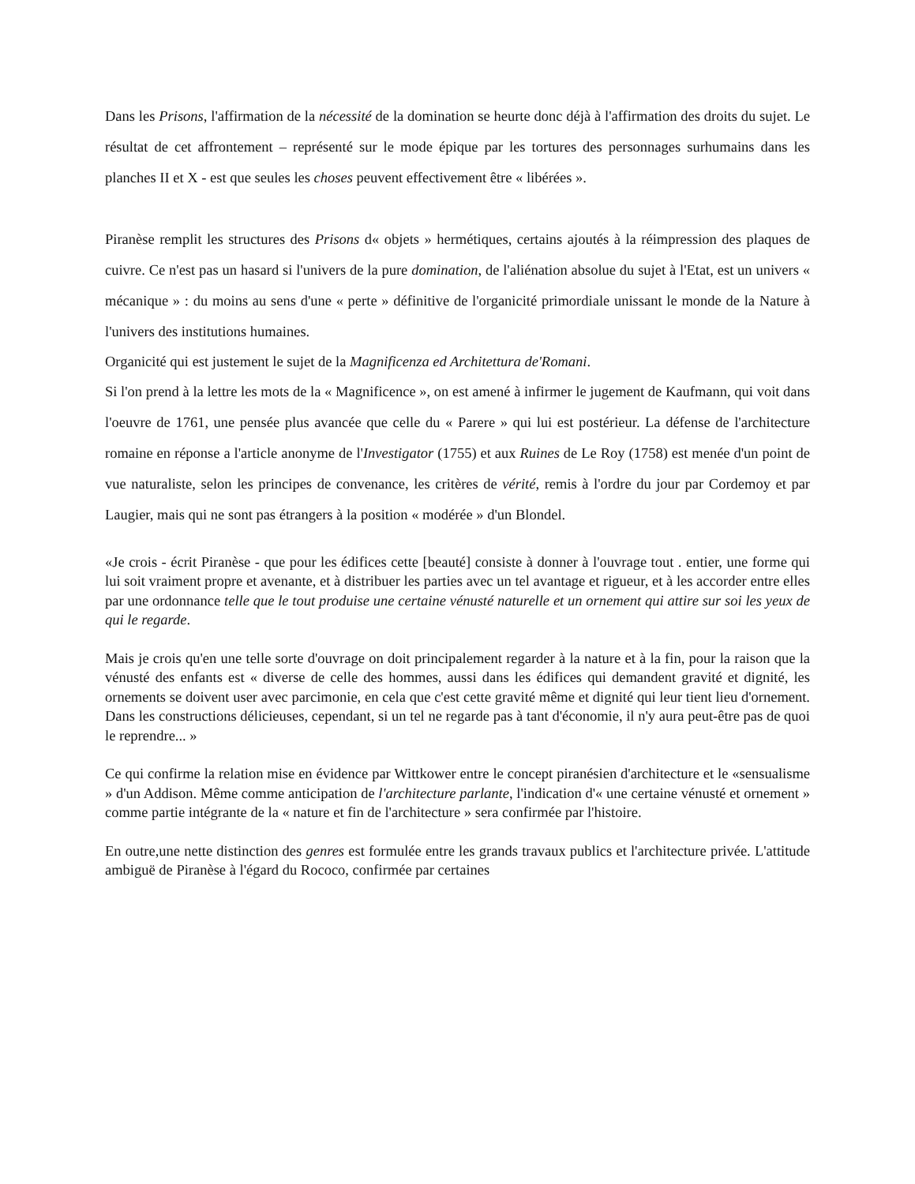Dans les Prisons, l'affirmation de la nécessité de la domination se heurte donc déjà à l'affirmation des droits du sujet. Le résultat de cet affrontement – représenté sur le mode épique par les tortures des personnages surhumains dans les planches II et X - est que seules les choses peuvent effectivement être « libérées ».
Piranèse remplit les structures des Prisons d« objets » hermétiques, certains ajoutés à la réimpression des plaques de cuivre. Ce n'est pas un hasard si l'univers de la pure domination, de l'aliénation absolue du sujet à l'Etat, est un univers « mécanique » : du moins au sens d'une « perte » définitive de l'organicité primordiale unissant le monde de la Nature à l'univers des institutions humaines.
Organicité qui est justement le sujet de la Magnificenza ed Architettura de'Romani.
Si l'on prend à la lettre les mots de la « Magnificence », on est amené à infirmer le jugement de Kaufmann, qui voit dans l'oeuvre de 1761, une pensée plus avancée que celle du « Parere » qui lui est postérieur. La défense de l'architecture romaine en réponse a l'article anonyme de l'Investigator (1755) et aux Ruines de Le Roy (1758) est menée d'un point de vue naturaliste, selon les principes de convenance, les critères de vérité, remis à l'ordre du jour par Cordemoy et par Laugier, mais qui ne sont pas étrangers à la position « modérée » d'un Blondel.
«Je crois - écrit Piranèse - que pour les édifices cette [beauté] consiste à donner à l'ouvrage tout . entier, une forme qui lui soit vraiment propre et avenante, et à distribuer les parties avec un tel avantage et rigueur, et à les accorder entre elles par une ordonnance telle que le tout produise une certaine vénusté naturelle et un ornement qui attire sur soi les yeux de qui le regarde.
Mais je crois qu'en une telle sorte d'ouvrage on doit principalement regarder à la nature et à la fin, pour la raison que la vénusté des enfants est « diverse de celle des hommes, aussi dans les édifices qui demandent gravité et dignité, les ornements se doivent user avec parcimonie, en cela que c'est cette gravité même et dignité qui leur tient lieu d'ornement. Dans les constructions délicieuses, cependant, si un tel ne regarde pas à tant d'économie, il n'y aura peut-être pas de quoi le reprendre... »
Ce qui confirme la relation mise en évidence par Wittkower entre le concept piranésien d'architecture et le «sensualisme » d'un Addison. Même comme anticipation de l'architecture parlante, l'indication d'« une certaine vénusté et ornement » comme partie intégrante de la « nature et fin de l'architecture » sera confirmée par l'histoire.
En outre,une nette distinction des genres est formulée entre les grands travaux publics et l'architecture privée. L'attitude ambiguë de Piranèse à l'égard du Rococo, confirmée par certaines